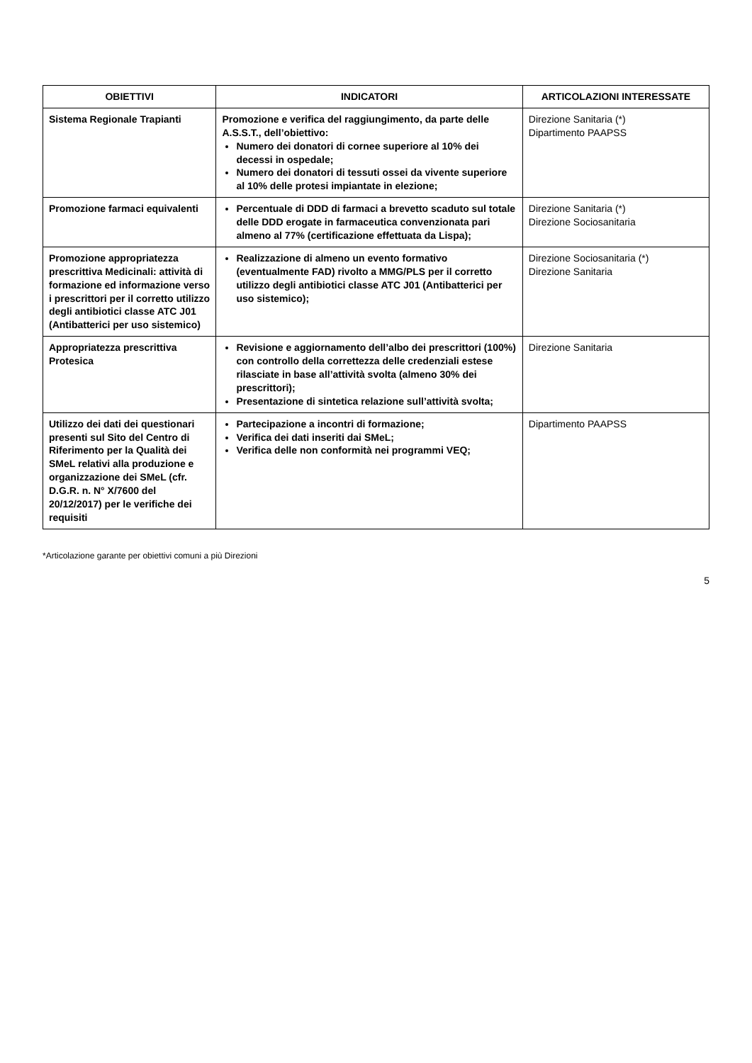| OBIETTIVI | INDICATORI | ARTICOLAZIONI INTERESSATE |
| --- | --- | --- |
| Sistema Regionale Trapianti | Promozione e verifica del raggiungimento, da parte delle A.S.S.T., dell’obiettivo: Numero dei donatori di cornee superiore al 10% dei decessi in ospedale; Numero dei donatori di tessuti ossei da vivente superiore al 10% delle protesi impiantate in elezione; | Direzione Sanitaria (*) Dipartimento PAAPSS |
| Promozione farmaci equivalenti | Percentuale di DDD di farmaci a brevetto scaduto sul totale delle DDD erogate in farmaceutica convenzionata pari almeno al 77% (certificazione effettuata da Lispa); | Direzione Sanitaria (*) Direzione Sociosanitaria |
| Promozione appropriatezza prescrittiva Medicinali: attività di formazione ed informazione verso i prescrittori per il corretto utilizzo degli antibiotici classe ATC J01 (Antibatterici per uso sistemico) | Realizzazione di almeno un evento formativo (eventualmente FAD) rivolto a MMG/PLS per il corretto utilizzo degli antibiotici classe ATC J01 (Antibatterici per uso sistemico); | Direzione Sociosanitaria (*) Direzione Sanitaria |
| Appropriatezza prescrittiva Protesica | Revisione e aggiornamento dell’albo dei prescrittori (100%) con controllo della correttezza delle credenziali estese rilasciate in base all’attività svolta (almeno 30% dei prescrittori); Presentazione di sintetica relazione sull’attività svolta; | Direzione Sanitaria |
| Utilizzo dei dati dei questionari presenti sul Sito del Centro di Riferimento per la Qualità dei SMeL relativi alla produzione e organizzazione dei SMeL (cfr. D.G.R. n. N° X/7600 del 20/12/2017) per le verifiche dei requisiti | Partecipazione a incontri di formazione; Verifica dei dati inseriti dai SMeL; Verifica delle non conformità nei programmi VEQ; | Dipartimento PAAPSS |
*Articolazione garante per obiettivi comuni a più Direzioni
5